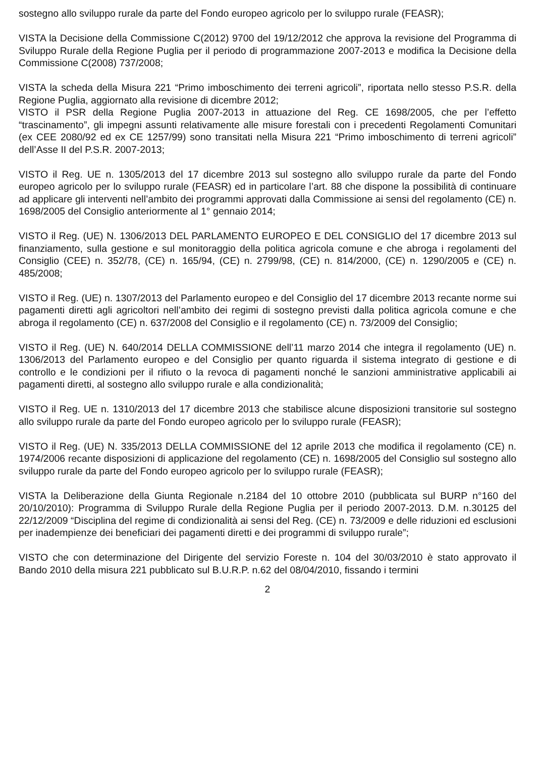sostegno allo sviluppo rurale da parte del Fondo europeo agricolo per lo sviluppo rurale (FEASR);
VISTA la Decisione della Commissione C(2012) 9700 del 19/12/2012 che approva la revisione del Programma di Sviluppo Rurale della Regione Puglia per il periodo di programmazione 2007-2013 e modifica la Decisione della Commissione C(2008) 737/2008;
VISTA la scheda della Misura 221 “Primo imboschimento dei terreni agricoli”, riportata nello stesso P.S.R. della Regione Puglia, aggiornato alla revisione di dicembre 2012;
VISTO il PSR della Regione Puglia 2007-2013 in attuazione del Reg. CE 1698/2005, che per l’effetto “trascinamento”, gli impegni assunti relativamente alle misure forestali con i precedenti Regolamenti Comunitari (ex CEE 2080/92 ed ex CE 1257/99) sono transitati nella Misura 221 “Primo imboschimento di terreni agricoli” dell’Asse II del P.S.R. 2007-2013;
VISTO il Reg. UE n. 1305/2013 del 17 dicembre 2013 sul sostegno allo sviluppo rurale da parte del Fondo europeo agricolo per lo sviluppo rurale (FEASR) ed in particolare l’art. 88 che dispone la possibilità di continuare ad applicare gli interventi nell’ambito dei programmi approvati dalla Commissione ai sensi del regolamento (CE) n. 1698/2005 del Consiglio anteriormente al 1° gennaio 2014;
VISTO il Reg. (UE) N. 1306/2013 DEL PARLAMENTO EUROPEO E DEL CONSIGLIO del 17 dicembre 2013 sul finanziamento, sulla gestione e sul monitoraggio della politica agricola comune e che abroga i regolamenti del Consiglio (CEE) n. 352/78, (CE) n. 165/94, (CE) n. 2799/98, (CE) n. 814/2000, (CE) n. 1290/2005 e (CE) n. 485/2008;
VISTO il Reg. (UE) n. 1307/2013 del Parlamento europeo e del Consiglio del 17 dicembre 2013 recante norme sui pagamenti diretti agli agricoltori nell’ambito dei regimi di sostegno previsti dalla politica agricola comune e che abroga il regolamento (CE) n. 637/2008 del Consiglio e il regolamento (CE) n. 73/2009 del Consiglio;
VISTO il Reg. (UE) N. 640/2014 DELLA COMMISSIONE dell’11 marzo 2014 che integra il regolamento (UE) n. 1306/2013 del Parlamento europeo e del Consiglio per quanto riguarda il sistema integrato di gestione e di controllo e le condizioni per il rifiuto o la revoca di pagamenti nonché le sanzioni amministrative applicabili ai pagamenti diretti, al sostegno allo sviluppo rurale e alla condizionalità;
VISTO il Reg. UE n. 1310/2013 del 17 dicembre 2013 che stabilisce alcune disposizioni transitorie sul sostegno allo sviluppo rurale da parte del Fondo europeo agricolo per lo sviluppo rurale (FEASR);
VISTO il Reg. (UE) N. 335/2013 DELLA COMMISSIONE del 12 aprile 2013 che modifica il regolamento (CE) n. 1974/2006 recante disposizioni di applicazione del regolamento (CE) n. 1698/2005 del Consiglio sul sostegno allo sviluppo rurale da parte del Fondo europeo agricolo per lo sviluppo rurale (FEASR);
VISTA la Deliberazione della Giunta Regionale n.2184 del 10 ottobre 2010 (pubblicata sul BURP n°160 del 20/10/2010): Programma di Sviluppo Rurale della Regione Puglia per il periodo 2007-2013. D.M. n.30125 del 22/12/2009 “Disciplina del regime di condizionalità ai sensi del Reg. (CE) n. 73/2009 e delle riduzioni ed esclusioni per inadempienze dei beneficiari dei pagamenti diretti e dei programmi di sviluppo rurale”;
VISTO che con determinazione del Dirigente del servizio Foreste n. 104 del 30/03/2010 è stato approvato il Bando 2010 della misura 221 pubblicato sul B.U.R.P. n.62 del 08/04/2010, fissando i termini
2